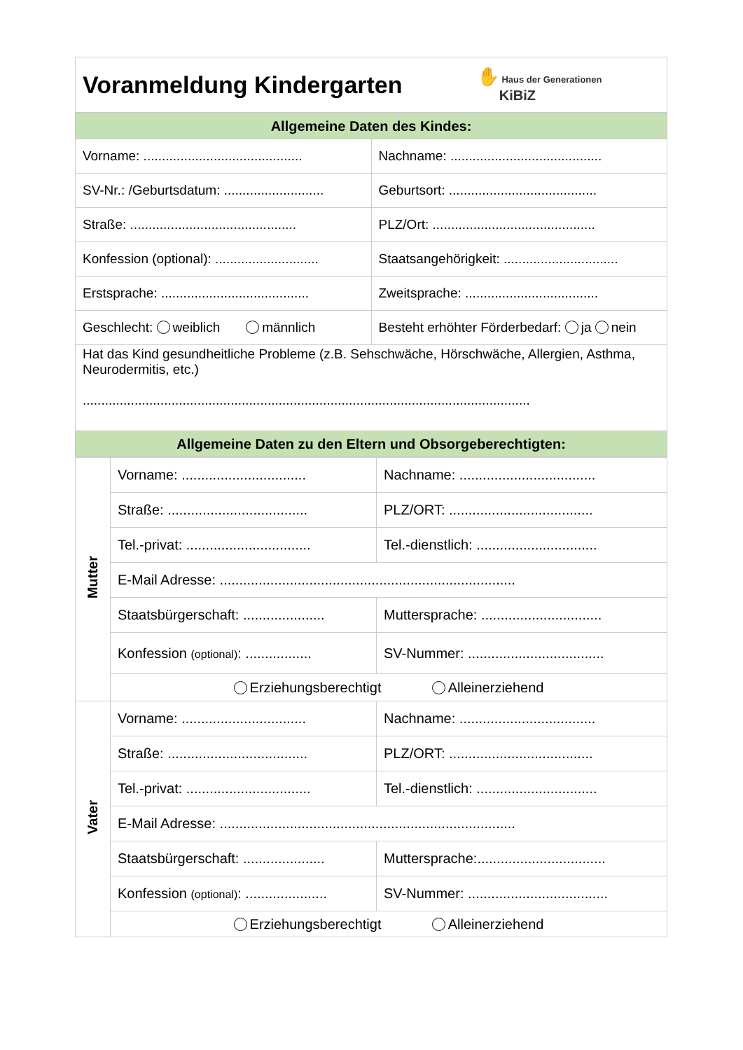| Voranmeldung Kindergarten | ✋ Haus der Generationen KiBiZ |
| Allgemeine Daten des Kindes: | |
| Vorname: ........................................... | Nachname: ......................................... |
| SV-Nr.: /Geburtsdatum: ........................... | Geburtsort: ........................................ |
| Straße: ............................................. | PLZ/Ort: ............................................ |
| Konfession (optional): ............................ | Staatsangehörigkeit: ............................... |
| Erstsprache: ........................................ | Zweitsprache: .................................... |
| Geschlecht: weiblich männlich | Besteht erhöhter Förderbedarf: ja nein |
| Hat das Kind gesundheitliche Probleme (z.B. Sehschwäche, Hörschwäche, Allergien, Asthma, Neurodermitis, etc.) ......................................................................................................................... | |
| Allgemeine Daten zu den Eltern und Obsorgeberechtigten: | |
| Mutter | Vorname: ................................ | Nachname: ................................... |
| | Straße: .................................... | PLZ/ORT: ..................................... |
| | Tel.-privat: ................................ | Tel.-dienstlich: ............................... |
| | E-Mail Adresse: ............................................................................ | |
| | Staatsbürgerschaft: ..................... | Muttersprache: ............................... |
| | Konfession (optional) : ................. | SV-Nummer: ................................... |
| | Erziehungsberechtigt Alleinerziehend | |
| Vater | Vorname: ................................ | Nachname: ................................... |
| | Straße: .................................... | PLZ/ORT: ..................................... |
| | Tel.-privat: ................................ | Tel.-dienstlich: ............................... |
| | E-Mail Adresse: ............................................................................ | |
| | Staatsbürgerschaft: ..................... | Muttersprache:................................. |
| | Konfession (optional) : ..................... | SV-Nummer: .................................... |
| | Erziehungsberechtigt Alleinerziehend | |